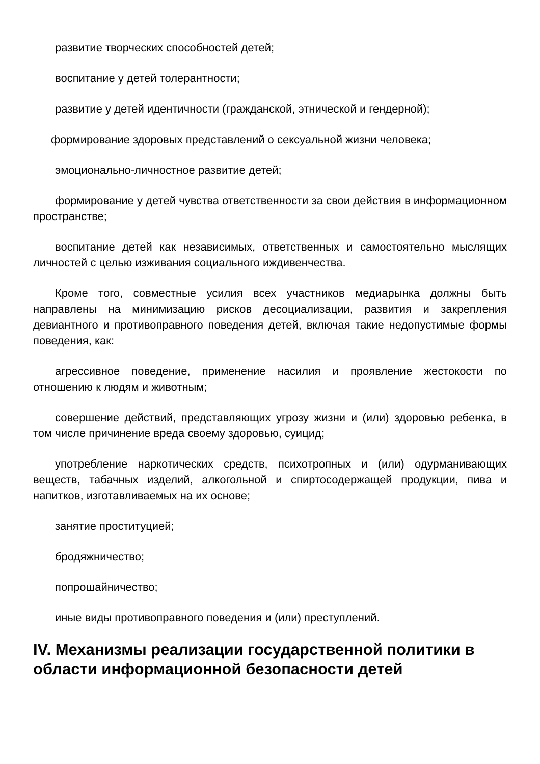развитие творческих способностей детей;
воспитание у детей толерантности;
развитие у детей идентичности (гражданской, этнической и гендерной);
формирование здоровых представлений о сексуальной жизни человека;
эмоционально-личностное развитие детей;
формирование у детей чувства ответственности за свои действия в информационном пространстве;
воспитание детей как независимых, ответственных и самостоятельно мыслящих личностей с целью изживания социального иждивенчества.
Кроме того, совместные усилия всех участников медиарынка должны быть направлены на минимизацию рисков десоциализации, развития и закрепления девиантного и противоправного поведения детей, включая такие недопустимые формы поведения, как:
агрессивное поведение, применение насилия и проявление жестокости по отношению к людям и животным;
совершение действий, представляющих угрозу жизни и (или) здоровью ребенка, в том числе причинение вреда своему здоровью, суицид;
употребление наркотических средств, психотропных и (или) одурманивающих веществ, табачных изделий, алкогольной и спиртосодержащей продукции, пива и напитков, изготавливаемых на их основе;
занятие проституцией;
бродяжничество;
попрошайничество;
иные виды противоправного поведения и (или) преступлений.
IV. Механизмы реализации государственной политики в области информационной безопасности детей